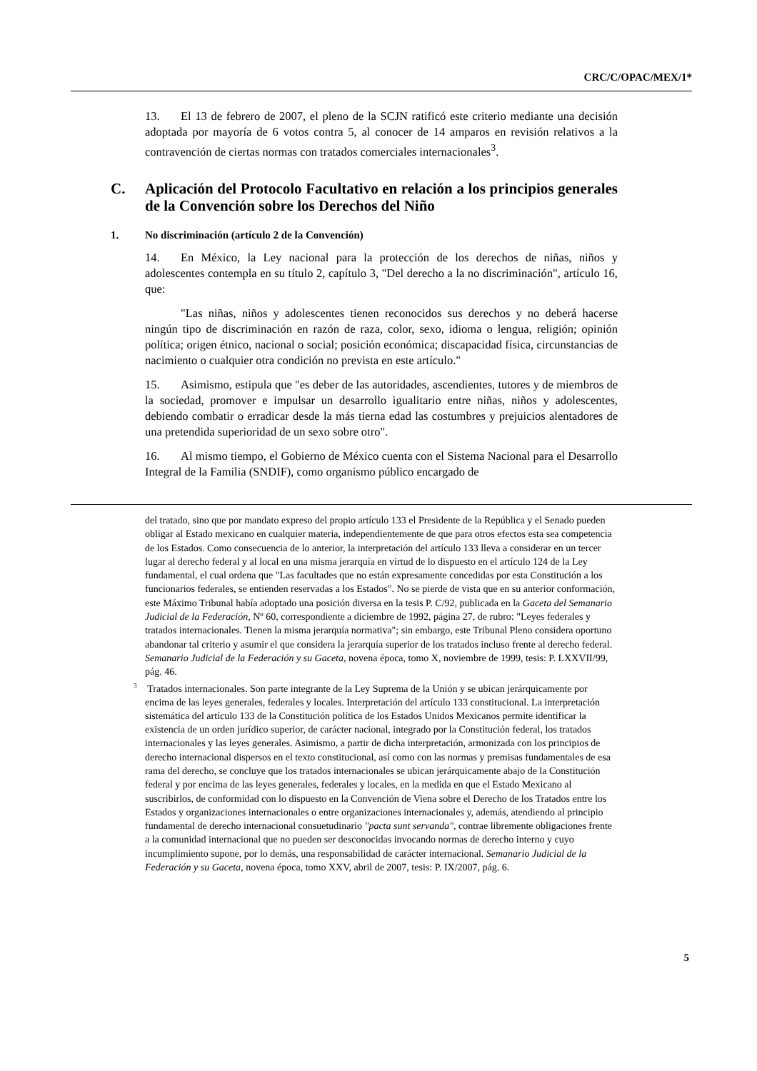CRC/C/OPAC/MEX/1*
13. El 13 de febrero de 2007, el pleno de la SCJN ratificó este criterio mediante una decisión adoptada por mayoría de 6 votos contra 5, al conocer de 14 amparos en revisión relativos a la contravención de ciertas normas con tratados comerciales internacionales<sup>3</sup>.
C. Aplicación del Protocolo Facultativo en relación a los principios generales de la Convención sobre los Derechos del Niño
1. No discriminación (artículo 2 de la Convención)
14. En México, la Ley nacional para la protección de los derechos de niñas, niños y adolescentes contempla en su título 2, capítulo 3, "Del derecho a la no discriminación", artículo 16, que:
"Las niñas, niños y adolescentes tienen reconocidos sus derechos y no deberá hacerse ningún tipo de discriminación en razón de raza, color, sexo, idioma o lengua, religión; opinión política; origen étnico, nacional o social; posición económica; discapacidad física, circunstancias de nacimiento o cualquier otra condición no prevista en este artículo."
15. Asimismo, estipula que "es deber de las autoridades, ascendientes, tutores y de miembros de la sociedad, promover e impulsar un desarrollo igualitario entre niñas, niños y adolescentes, debiendo combatir o erradicar desde la más tierna edad las costumbres y prejuicios alentadores de una pretendida superioridad de un sexo sobre otro".
16. Al mismo tiempo, el Gobierno de México cuenta con el Sistema Nacional para el Desarrollo Integral de la Familia (SNDIF), como organismo público encargado de
del tratado, sino que por mandato expreso del propio artículo 133 el Presidente de la República y el Senado pueden obligar al Estado mexicano en cualquier materia, independientemente de que para otros efectos esta sea competencia de los Estados. Como consecuencia de lo anterior, la interpretación del artículo 133 lleva a considerar en un tercer lugar al derecho federal y al local en una misma jerarquía en virtud de lo dispuesto en el artículo 124 de la Ley fundamental, el cual ordena que "Las facultades que no están expresamente concedidas por esta Constitución a los funcionarios federales, se entienden reservadas a los Estados". No se pierde de vista que en su anterior conformación, este Máximo Tribunal había adoptado una posición diversa en la tesis P. C/92, publicada en la Gaceta del Semanario Judicial de la Federación, Nº 60, correspondiente a diciembre de 1992, página 27, de rubro: "Leyes federales y tratados internacionales. Tienen la misma jerarquía normativa"; sin embargo, este Tribunal Pleno considera oportuno abandonar tal criterio y asumir el que considera la jerarquía superior de los tratados incluso frente al derecho federal. Semanario Judicial de la Federación y su Gaceta, novena época, tomo X, noviembre de 1999, tesis: P. LXXVII/99, pág. 46.
<sup>3</sup> Tratados internacionales. Son parte integrante de la Ley Suprema de la Unión y se ubican jerárquicamente por encima de las leyes generales, federales y locales. Interpretación del artículo 133 constitucional. La interpretación sistemática del artículo 133 de la Constitución política de los Estados Unidos Mexicanos permite identificar la existencia de un orden jurídico superior, de carácter nacional, integrado por la Constitución federal, los tratados internacionales y las leyes generales. Asimismo, a partir de dicha interpretación, armonizada con los principios de derecho internacional dispersos en el texto constitucional, así como con las normas y premisas fundamentales de esa rama del derecho, se concluye que los tratados internacionales se ubican jerárquicamente abajo de la Constitución federal y por encima de las leyes generales, federales y locales, en la medida en que el Estado Mexicano al suscribirlos, de conformidad con lo dispuesto en la Convención de Viena sobre el Derecho de los Tratados entre los Estados y organizaciones internacionales o entre organizaciones internacionales y, además, atendiendo al principio fundamental de derecho internacional consuetudinario "pacta sunt servanda", contrae libremente obligaciones frente a la comunidad internacional que no pueden ser desconocidas invocando normas de derecho interno y cuyo incumplimiento supone, por lo demás, una responsabilidad de carácter internacional. Semanario Judicial de la Federación y su Gaceta, novena época, tomo XXV, abril de 2007, tesis: P. IX/2007, pág. 6.
5